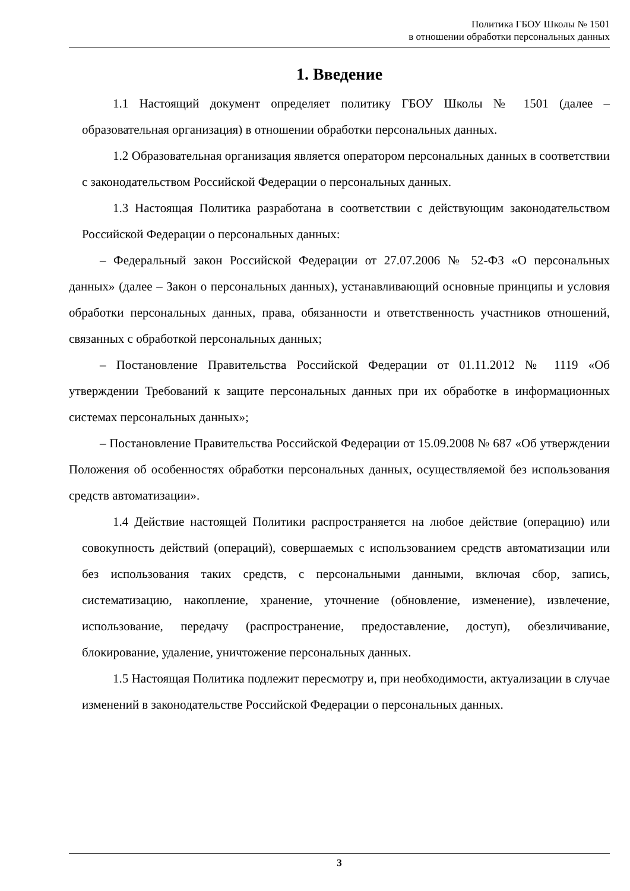Политика ГБОУ Школы № 1501
в отношении обработки персональных данных
1. Введение
1.1 Настоящий документ определяет политику ГБОУ Школы № 1501 (далее – образовательная организация) в отношении обработки персональных данных.
1.2 Образовательная организация является оператором персональных данных в соответствии с законодательством Российской Федерации о персональных данных.
1.3 Настоящая Политика разработана в соответствии с действующим законодательством Российской Федерации о персональных данных:
– Федеральный закон Российской Федерации от 27.07.2006 № 52-ФЗ «О персональных данных» (далее – Закон о персональных данных), устанавливающий основные принципы и условия обработки персональных данных, права, обязанности и ответственность участников отношений, связанных с обработкой персональных данных;
– Постановление Правительства Российской Федерации от 01.11.2012 № 1119 «Об утверждении Требований к защите персональных данных при их обработке в информационных системах персональных данных»;
– Постановление Правительства Российской Федерации от 15.09.2008 № 687 «Об утверждении Положения об особенностях обработки персональных данных, осуществляемой без использования средств автоматизации».
1.4 Действие настоящей Политики распространяется на любое действие (операцию) или совокупность действий (операций), совершаемых с использованием средств автоматизации или без использования таких средств, с персональными данными, включая сбор, запись, систематизацию, накопление, хранение, уточнение (обновление, изменение), извлечение, использование, передачу (распространение, предоставление, доступ), обезличивание, блокирование, удаление, уничтожение персональных данных.
1.5 Настоящая Политика подлежит пересмотру и, при необходимости, актуализации в случае изменений в законодательстве Российской Федерации о персональных данных.
3